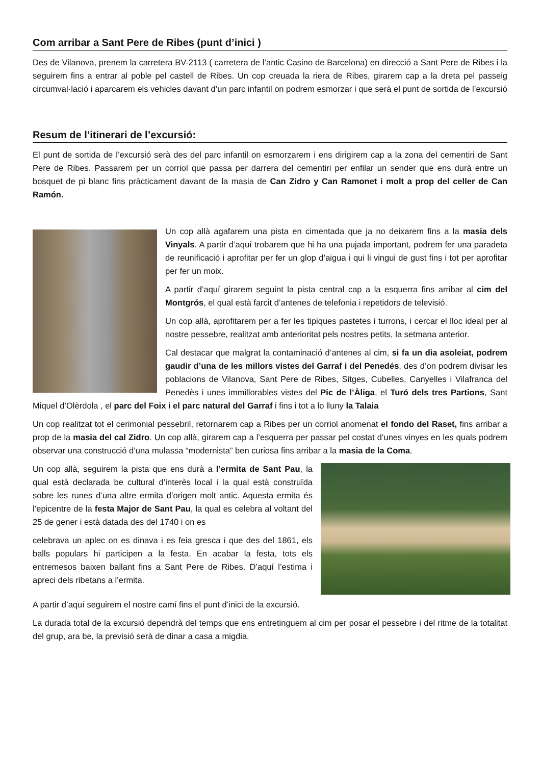Com arribar a Sant Pere de Ribes (punt d’inici )
Des de Vilanova, prenem la carretera BV-2113 ( carretera de l’antic Casino de Barcelona) en direcció a Sant Pere de Ribes i la seguirem fins a entrar al poble pel castell de Ribes. Un cop creuada la riera de Ribes, girarem cap a la dreta pel passeig circumval·lació i aparcarem els vehicles davant d’un parc infantil on podrem esmorzar i que serà el punt de sortida de l’excursió
Resum de l’itinerari de l’excursió:
El punt de sortida de l’excursió serà des del parc infantil on esmorzarem i ens dirigirem cap a la zona del cementiri de Sant Pere de Ribes. Passarem per un corriol que passa per darrera del cementiri per enfilar un sender que ens durà entre un bosquet de pi blanc fins pràcticament davant de la masia de Can Zidro y Can Ramonet i molt a prop del celler de Can Ramón.
Un cop allà agafarem una pista en cimentada que ja no deixarem fins a la masia dels Vinyals. A partir d’aquí trobarem que hi ha una pujada important, podrem fer una paradeta de reunificació i aprofitar per fer un glop d’aigua i qui li vingui de gust fins i tot per aprofitar per fer un moix.
A partir d’aquí girarem seguint la pista central cap a la esquerra fins arribar al cim del Montgrós, el qual està farcit d’antenes de telefonia i repetidors de televisió.
Un cop allà, aprofitarem per a fer les tipiques pastetes i turrons, i cercar el lloc ideal per al nostre pessebre, realitzat amb anterioritat pels nostres petits, la setmana anterior.
Cal destacar que malgrat la contaminació d’antenes al cim, si fa un dia asoleiat, podrem gaudir d’una de les millors vistes del Garraf i del Penedés, des d’on podrem divisar les poblacions de Vilanova, Sant Pere de Ribes, Sitges, Cubelles, Canyelles i Vilafranca del Penedès i unes immillorables vistes del Pic de l’Àliga, el Turó dels tres Partions, Sant Miquel d’Olèrdola , el parc del Foix i el parc natural del Garraf i fins i tot a lo lluny la Talaia
Un cop realitzat tot el cerimonial pessebril, retornarem cap a Ribes per un corriol anomenat el fondo del Raset, fins arribar a prop de la masia del cal Zidro. Un cop allà, girarem cap a l’esquerra per passar pel costat d’unes vinyes en les quals podrem observar una construcció d’una mulassa “modernista” ben curiosa fins arribar a la masia de la Coma.
Un cop allà, seguirem la pista que ens durà a l’ermita de Sant Pau, la qual està declarada be cultural d’interès local i la qual està construïda sobre les runes d’una altre ermita d’origen molt antic. Aquesta ermita és l’epicentre de la festa Major de Sant Pau, la qual es celebra al voltant del 25 de gener i està datada des del 1740 i on es
celebrava un aplec on es dinava i es feia gresca i que des del 1861, els balls populars hi participen a la festa. En acabar la festa, tots els entremesos baixen ballant fins a Sant Pere de Ribes. D’aquí l’estima i apreci dels ribetans a l’ermita.
A partir d’aquí seguirem el nostre camí fins el punt d’inici de la excursió.
La durada total de la excursió dependrà del temps que ens entretinguem al cim per posar el pessebre i del ritme de la totalitat del grup, ara be, la previsió serà de dinar a casa a migdia.